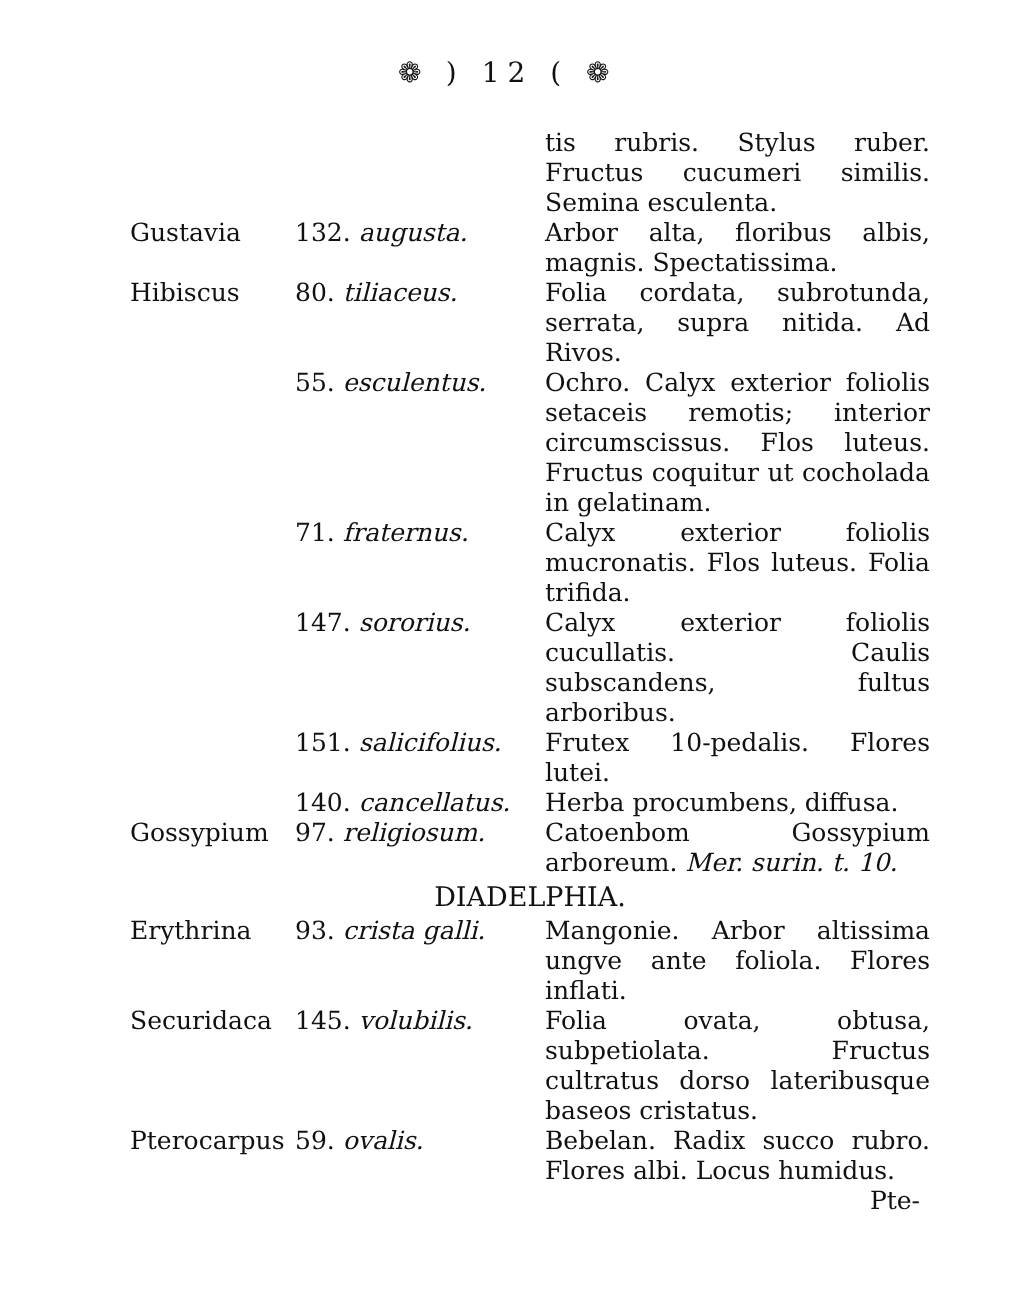❁ ) 12 ( ❁
| | | tis rubris. Stylus ruber. Fructus cucumeri similis. Semina esculenta. |
| Gustavia | 132. augusta. | Arbor alta, floribus albis, magnis. Spectatissima. |
| Hibiscus | 80. tiliaceus. | Folia cordata, subrotunda, serrata, supra nitida. Ad Rivos. |
| | 55. esculentus. | Ochro. Calyx exterior foliolis setaceis remotis; interior circumscissus. Flos luteus. Fructus coquitur ut cocholada in gelatinam. |
| | 71. fraternus. | Calyx exterior foliolis mucronatis. Flos luteus. Folia trifida. |
| | 147. sororius. | Calyx exterior foliolis cucullatis. Caulis subscandens, fultus arboribus. |
| | 151. salicifolius. | Frutex 10-pedalis. Flores lutei. |
| | 140. cancellatus. | Herba procumbens, diffusa. |
| Gossypium | 97. religiosum. | Catoenbom Gossypium arboreum. Mer. surin. t. 10. |
| DIADELPHIA. | | |
| Erythrina | 93. crista galli. | Mangonie. Arbor altissima ungve ante foliola. Flores inflati. |
| Securidaca | 145. volubilis. | Folia ovata, obtusa, subpetiolata. Fructus cultratus dorso lateribusque baseos cristatus. |
| Pterocarpus | 59. ovalis. | Bebelan. Radix succo rubro. Flores albi. Locus humidus. |
Pte-